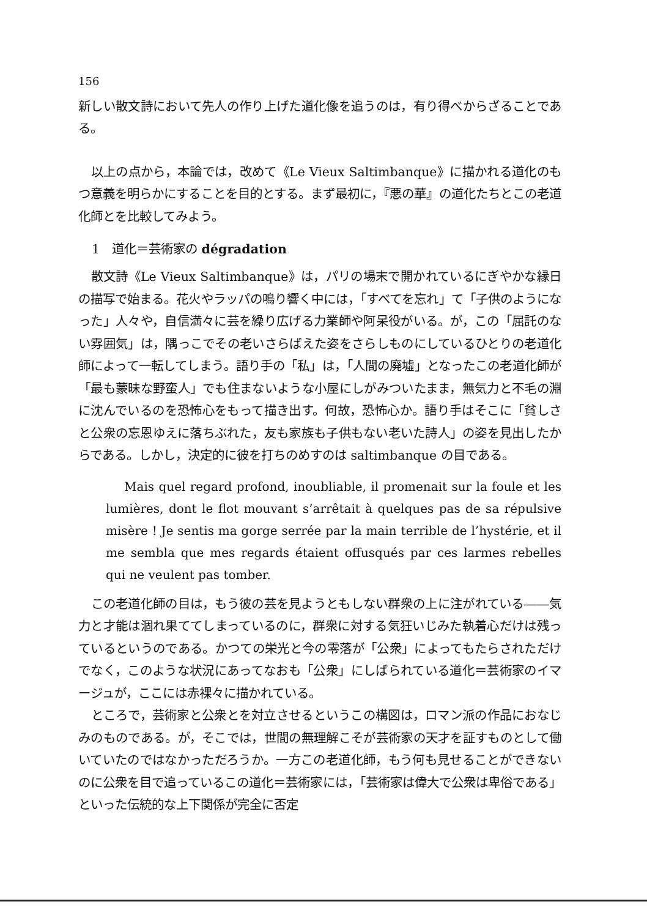156
新しい散文詩において先人の作り上げた道化像を追うのは，有り得べからざることである。
以上の点から，本論では，改めて《Le Vieux Saltimbanque》に描かれる道化のもつ意義を明らかにすることを目的とする。まず最初に，『悪の華』の道化たちとこの老道化師とを比較してみよう。
1　道化＝芸術家の dégradation
散文詩《Le Vieux Saltimbanque》は，パリの場末で開かれているにぎやかな縁日の描写で始まる。花火やラッパの鳴り響く中には，「すべてを忘れ」て「子供のようになった」人々や，自信満々に芸を繰り広げる力業師や阿呆役がいる。が，この「屈託のない雰囲気」は，隅っこでその老いさらばえた姿をさらしものにしているひとりの老道化師によって一転してしまう。語り手の「私」は，「人間の廃墟」となったこの老道化師が「最も蒙昧な野蛮人」でも住まないような小屋にしがみついたまま，無気力と不毛の淵に沈んでいるのを恐怖心をもって描き出す。何故，恐怖心か。語り手はそこに「貧しさと公衆の忘恩ゆえに落ちぶれた，友も家族も子供もない老いた詩人」の姿を見出したからである。しかし，決定的に彼を打ちのめすのは saltimbanque の目である。
Mais quel regard profond, inoubliable, il promenait sur la foule et les lumières, dont le flot mouvant s’arrêtait à quelques pas de sa répulsive misère ! Je sentis ma gorge serrée par la main terrible de l’hystérie, et il me sembla que mes regards étaient offusqués par ces larmes rebelles qui ne veulent pas tomber.
この老道化師の目は，もう彼の芸を見ようともしない群衆の上に注がれている――気力と才能は涸れ果ててしまっているのに，群衆に対する気狂いじみた執着心だけは残っているというのである。かつての栄光と今の零落が「公衆」によってもたらされただけでなく，このような状況にあってなおも「公衆」にしばられている道化＝芸術家のイマージュが，ここには赤裸々に描かれている。
ところで，芸術家と公衆とを対立させるというこの構図は，ロマン派の作品におなじみのものである。が，そこでは，世間の無理解こそが芸術家の天才を証すものとして働いていたのではなかっただろうか。一方この老道化師，もう何も見せることができないのに公衆を目で追っているこの道化＝芸術家には，「芸術家は偉大で公衆は卑俗である」といった伝統的な上下関係が完全に否定